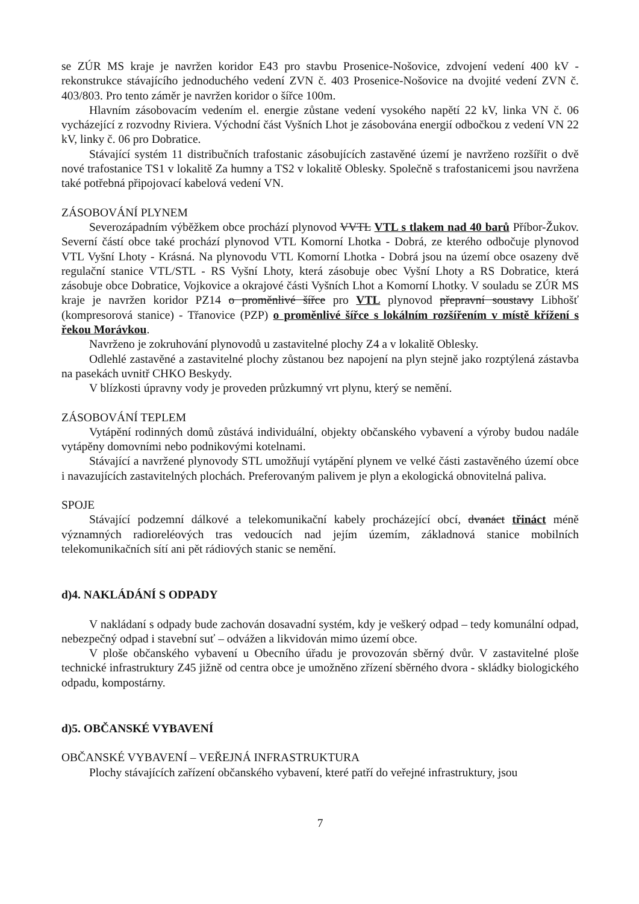se ZÚR MS kraje je navržen koridor E43 pro stavbu Prosenice-Nošovice, zdvojení vedení 400 kV - rekonstrukce stávajícího jednoduchého vedení ZVN č. 403 Prosenice-Nošovice na dvojité vedení ZVN č. 403/803. Pro tento záměr je navržen koridor o šířce 100m.
Hlavním zásobovacím vedením el. energie zůstane vedení vysokého napětí 22 kV, linka VN č. 06 vycházející z rozvodny Riviera. Východní část Vyšních Lhot je zásobována energií odbočkou z vedení VN 22 kV, linky č. 06 pro Dobratice.
Stávající systém 11 distribučních trafostanic zásobujících zastavěné území je navrženo rozšířit o dvě nové trafostanice TS1 v lokalitě Za humny a TS2 v lokalitě Oblesky. Společně s trafostanicemi jsou navržena také potřebná připojovací kabelová vedení VN.
ZÁSOBOVÁNÍ PLYNEM
Severozápadním výběžkem obce prochází plynovod VVTL VTL s tlakem nad 40 barů Příbor-Žukov. Severní částí obce také prochází plynovod VTL Komorní Lhotka - Dobrá, ze kterého odbočuje plynovod VTL Vyšní Lhoty - Krásná. Na plynovodu VTL Komorní Lhotka - Dobrá jsou na území obce osazeny dvě regulační stanice VTL/STL - RS Vyšní Lhoty, která zásobuje obec Vyšní Lhoty a RS Dobratice, která zásobuje obce Dobratice, Vojkovice a okrajové části Vyšních Lhot a Komorní Lhotky. V souladu se ZÚR MS kraje je navržen koridor PZ14 o proměnlivé šířce pro VTL plynovod přepravní soustavy Libhošť (kompresorová stanice) - Třanovice (PZP) o proměnlivé šířce s lokálním rozšířením v místě křížení s řekou Morávkou.
Navrženo je zokruhování plynovodů u zastavitelné plochy Z4 a v lokalitě Oblesky.
Odlehlé zastavěné a zastavitelné plochy zůstanou bez napojení na plyn stejně jako rozptýlená zástavba na pasekách uvnitř CHKO Beskydy.
V blízkosti úpravny vody je proveden průzkumný vrt plynu, který se nemění.
ZÁSOBOVÁNÍ TEPLEM
Vytápění rodinných domů zůstává individuální, objekty občanského vybavení a výroby budou nadále vytápěny domovními nebo podnikovými kotelnami.
Stávající a navržené plynovody STL umožňují vytápění plynem ve velké části zastavěného území obce i navazujících zastavitelných plochách. Preferovaným palivem je plyn a ekologická obnovitelná paliva.
SPOJE
Stávající podzemní dálkové a telekomunikační kabely procházející obcí, dvanáct třináct méně významných radioreléových tras vedoucích nad jejím územím, základnová stanice mobilních telekomunikačních sítí ani pět rádiových stanic se nemění.
d)4. NAKLÁDÁNÍ S ODPADY
V nakládaní s odpady bude zachován dosavadní systém, kdy je veškerý odpad – tedy komunální odpad, nebezpečný odpad i stavební suť – odvážen a likvidován mimo území obce.
V ploše občanského vybavení u Obecního úřadu je provozován sběrný dvůr. V zastavitelné ploše technické infrastruktury Z45 jižně od centra obce je umožněno zřízení sběrného dvora - skládky biologického odpadu, kompostárny.
d)5. OBČANSKÉ VYBAVENÍ
OBČANSKÉ VYBAVENÍ – VEŘEJNÁ INFRASTRUKTURA
Plochy stávajících zařízení občanského vybavení, které patří do veřejné infrastruktury, jsou
7